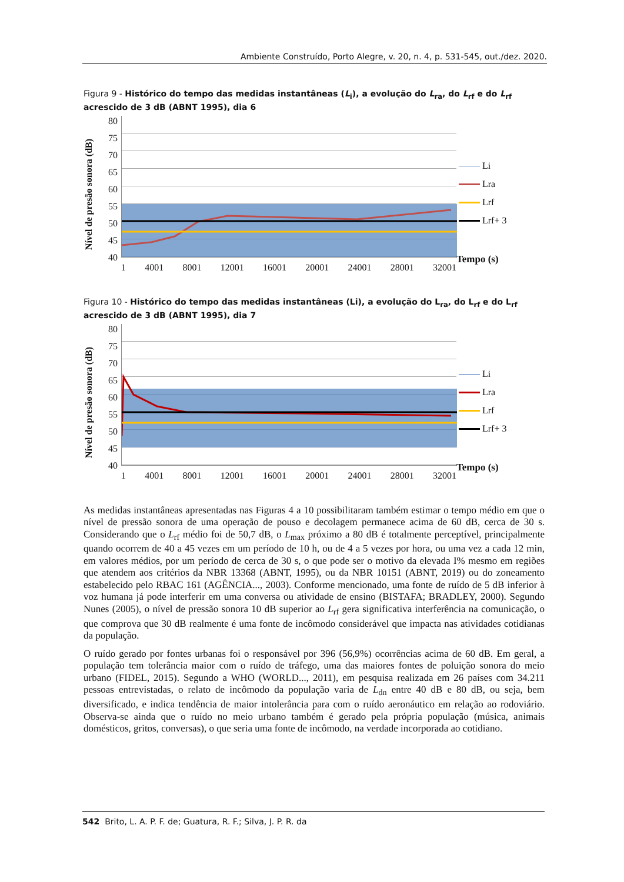Ambiente Construído, Porto Alegre, v. 20, n. 4, p. 531-545, out./dez. 2020.
Figura 9 - Histórico do tempo das medidas instantâneas (L<sub>i</sub>), a evolução do L<sub>ra</sub>, do L<sub>rf</sub> e do L<sub>rf</sub> acrescido de 3 dB (ABNT 1995), dia 6
Nível de presão sonora (dB)
80
75
70
65
60
55
50
45
40
1 4001 8001 12001 16001 20001 24001 28001 32001
Li
Lra
Lrf
Lrf+ 3
Tempo (s)
Figura 10 - Histórico do tempo das medidas instantâneas (Li), a evolução do L<sub>ra</sub>, do L<sub>rf</sub> e do L<sub>rf</sub> acrescido de 3 dB (ABNT 1995), dia 7
Nível de presão sonora (dB)
80
75
70
65
60
55
50
45
40
1 4001 8001 12001 16001 20001 24001 28001 32001
Li
Lra
Lrf
Lrf+ 3
Tempo (s)
As medidas instantâneas apresentadas nas Figuras 4 a 10 possibilitaram também estimar o tempo médio em que o nível de pressão sonora de uma operação de pouso e decolagem permanece acima de 60 dB, cerca de 30 s. Considerando que o L<sub>rf</sub> médio foi de 50,7 dB, o L<sub>max</sub> próximo a 80 dB é totalmente perceptível, principalmente quando ocorrem de 40 a 45 vezes em um período de 10 h, ou de 4 a 5 vezes por hora, ou uma vez a cada 12 min, em valores médios, por um período de cerca de 30 s, o que pode ser o motivo da elevada I% mesmo em regiões que atendem aos critérios da NBR 13368 (ABNT, 1995), ou da NBR 10151 (ABNT, 2019) ou do zoneamento estabelecido pelo RBAC 161 (AGÊNCIA..., 2003). Conforme mencionado, uma fonte de ruído de 5 dB inferior à voz humana já pode interferir em uma conversa ou atividade de ensino (BISTAFA; BRADLEY, 2000). Segundo Nunes (2005), o nível de pressão sonora 10 dB superior ao L<sub>rf</sub> gera significativa interferência na comunicação, o que comprova que 30 dB realmente é uma fonte de incômodo considerável que impacta nas atividades cotidianas da população.
O ruído gerado por fontes urbanas foi o responsável por 396 (56,9%) ocorrências acima de 60 dB. Em geral, a população tem tolerância maior com o ruído de tráfego, uma das maiores fontes de poluição sonora do meio urbano (FIDEL, 2015). Segundo a WHO (WORLD..., 2011), em pesquisa realizada em 26 países com 34.211 pessoas entrevistadas, o relato de incômodo da população varia de L<sub>dn</sub> entre 40 dB e 80 dB, ou seja, bem diversificado, e indica tendência de maior intolerância para com o ruído aeronáutico em relação ao rodoviário. Observa-se ainda que o ruído no meio urbano também é gerado pela própria população (música, animais domésticos, gritos, conversas), o que seria uma fonte de incômodo, na verdade incorporada ao cotidiano.
542 Brito, L. A. P. F. de; Guatura, R. F.; Silva, J. P. R. da